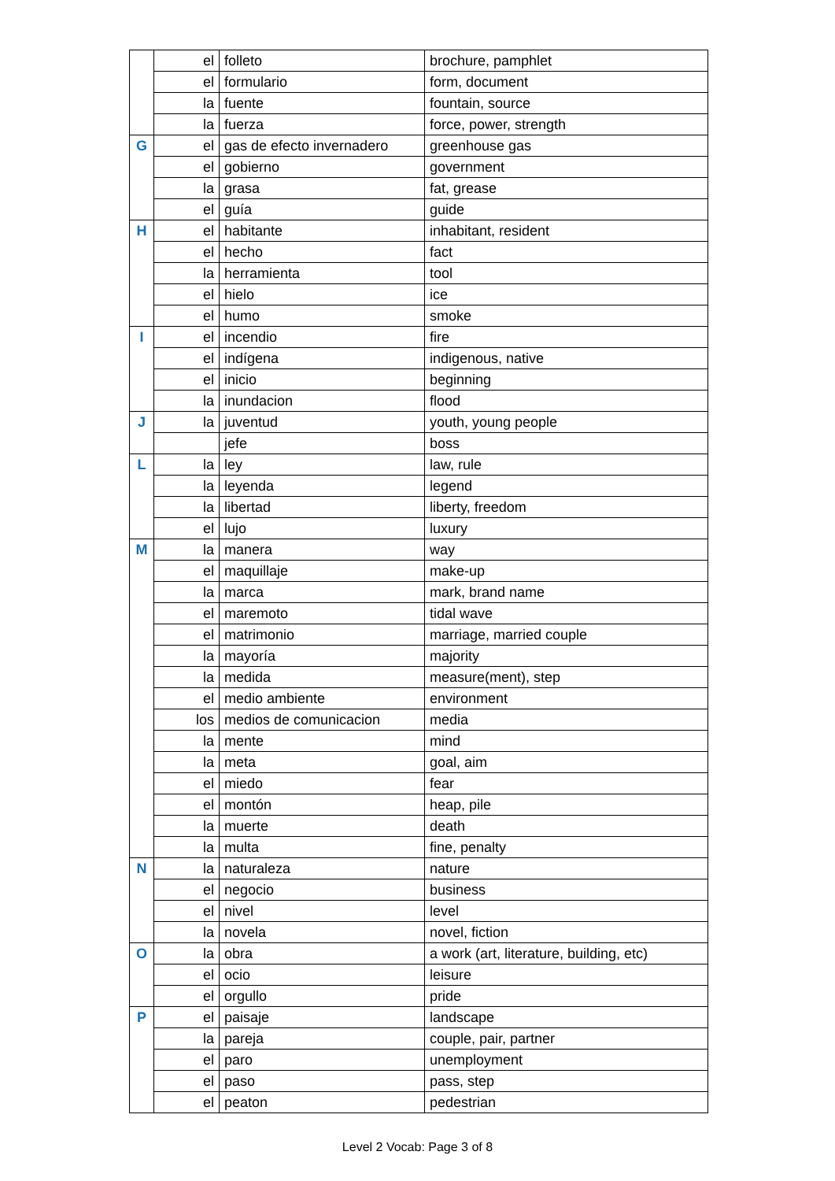| | el | folleto | brochure, pamphlet |
| | el | formulario | form, document |
| | la | fuente | fountain, source |
| | la | fuerza | force, power, strength |
| G | el | gas de efecto invernadero | greenhouse gas |
| | el | gobierno | government |
| | la | grasa | fat, grease |
| | el | guía | guide |
| H | el | habitante | inhabitant, resident |
| | el | hecho | fact |
| | la | herramienta | tool |
| | el | hielo | ice |
| | el | humo | smoke |
| I | el | incendio | fire |
| | el | indígena | indigenous, native |
| | el | inicio | beginning |
| | la | inundacion | flood |
| J | la | juventud | youth, young people |
| | | jefe | boss |
| L | la | ley | law, rule |
| | la | leyenda | legend |
| | la | libertad | liberty, freedom |
| | el | lujo | luxury |
| M | la | manera | way |
| | el | maquillaje | make-up |
| | la | marca | mark, brand name |
| | el | maremoto | tidal wave |
| | el | matrimonio | marriage, married couple |
| | la | mayoría | majority |
| | la | medida | measure(ment), step |
| | el | medio ambiente | environment |
| | los | medios de comunicacion | media |
| | la | mente | mind |
| | la | meta | goal, aim |
| | el | miedo | fear |
| | el | montón | heap, pile |
| | la | muerte | death |
| | la | multa | fine, penalty |
| N | la | naturaleza | nature |
| | el | negocio | business |
| | el | nivel | level |
| | la | novela | novel, fiction |
| O | la | obra | a work (art, literature, building, etc) |
| | el | ocio | leisure |
| | el | orgullo | pride |
| P | el | paisaje | landscape |
| | la | pareja | couple, pair, partner |
| | el | paro | unemployment |
| | el | paso | pass, step |
| | el | peaton | pedestrian |
Level 2 Vocab: Page 3 of 8